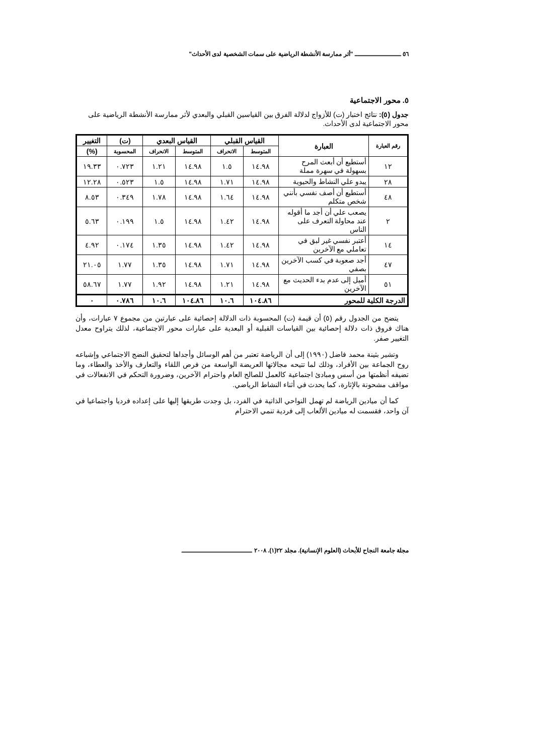٥٦ ـــــــــــــــــــــــ "أثر ممارسة الأنشطة الرياضية على سمات الشخصية لدى الأحداث"
٥. محور الاجتماعية
جدول (٥): نتائج اختبار (ت) للأزواج لدلالة الفرق بين القياسين القبلي والبعدي لأثر ممارسة الأنشطة الرياضية على محور الاجتماعية لدى الأحداث.
| رقم العبارة | العبارة | القياس القبلي | | القياس البعدي | | (ت) | التغيير |
| --- | --- | --- | --- | --- | --- | --- | --- |
| | | المتوسط | الانحراف | المتوسط | الانحراف | المحسوبة | (%) |
| ١٢ | أستطيع أن أبعث المرح بسهولة في سهرة مملة | ١٤.٩٨ | ١.٥ | ١٤.٩٨ | ١.٢١ | ٠.٧٢٣ | ١٩.٣٣ |
| ٢٨ | يبدو علي النشاط والحيوية | ١٤.٩٨ | ١.٧١ | ١٤.٩٨ | ١.٥ | ٠.٥٢٣ | ١٢.٢٨ |
| ٤٨ | أستطيع أن أصف نفسي بأنني شخص متكلم | ١٤.٩٨ | ١.٦٤ | ١٤.٩٨ | ١.٧٨ | ٠.٣٤٩ | ٨.٥٣ |
| ٢ | يصعب علي أن أجد ما أقوله عند محاولة التعرف على الناس | ١٤.٩٨ | ١.٤٢ | ١٤.٩٨ | ١.٥ | ٠.١٩٩ | ٥.٦٣ |
| ١٤ | أعتبر نفسي غير لبق في تعاملي مع الآخرين | ١٤.٩٨ | ١.٤٢ | ١٤.٩٨ | ١.٣٥ | ٠.١٧٤ | ٤.٩٢ |
| ٤٧ | أجد صعوبة في كسب الآخرين بصفي | ١٤.٩٨ | ١.٧١ | ١٤.٩٨ | ١.٣٥ | ١.٧٧ | ٢١.٠٥ |
| ٥١ | أميل إلى عدم بدء الحديث مع الآخرين | ١٤.٩٨ | ١.٢١ | ١٤.٩٨ | ١.٩٢ | ١.٧٧ | ٥٨.٦٧ |
| الدرجة الكلية للمحور | | ١٠٤.٨٦ | ١٠.٦ | ١٠٤.٨٦ | ١٠.٦ | ٠.٧٨٦ | ٠ |
يتضح من الجدول رقم (٥) أن قيمة (ت) المحسوبة ذات الدلالة إحصائية على عبارتين من مجموع ٧ عبارات، وأن هناك فروق ذات دلالة إحصائية بين القياسات القبلية أو البعدية على عبارات محور الاجتماعية، لذلك يتراوح معدل التغيير صفر.
وتشير بثينة محمد فاضل (١٩٩٠) إلى أن الرياضة تعتبر من أهم الوسائل وأجداها لتحقيق النضج الاجتماعي وإشباعه روح الجماعة بين الأفراد، وذلك لما تتيحه مجالاتها العريضة الواسعة من فرص اللقاء والتعارف والأخذ والعطاء، وما تضيفه أنظمتها من أسس ومبادئ اجتماعية كالعمل للصالح العام واحترام الآخرين، وضرورة التحكم في الانفعالات في مواقف مشحونة بالإثارة، كما يحدث في أثناء النشاط الرياضي.
كما أن ميادين الرياضة لم تهمل النواحي الذاتية في الفرد، بل وجدت طريقها إليها على إعداده فرديا واجتماعيا في آن واحد، فقسمت له ميادين الألعاب إلى فردية تنمي الاحترام
مجلة جامعة النجاح للأبحاث (العلوم الإنسانية). مجلد ٢٢(١). ٢٠٠٨ ـــــــــــــــــــــــــــــــــــ